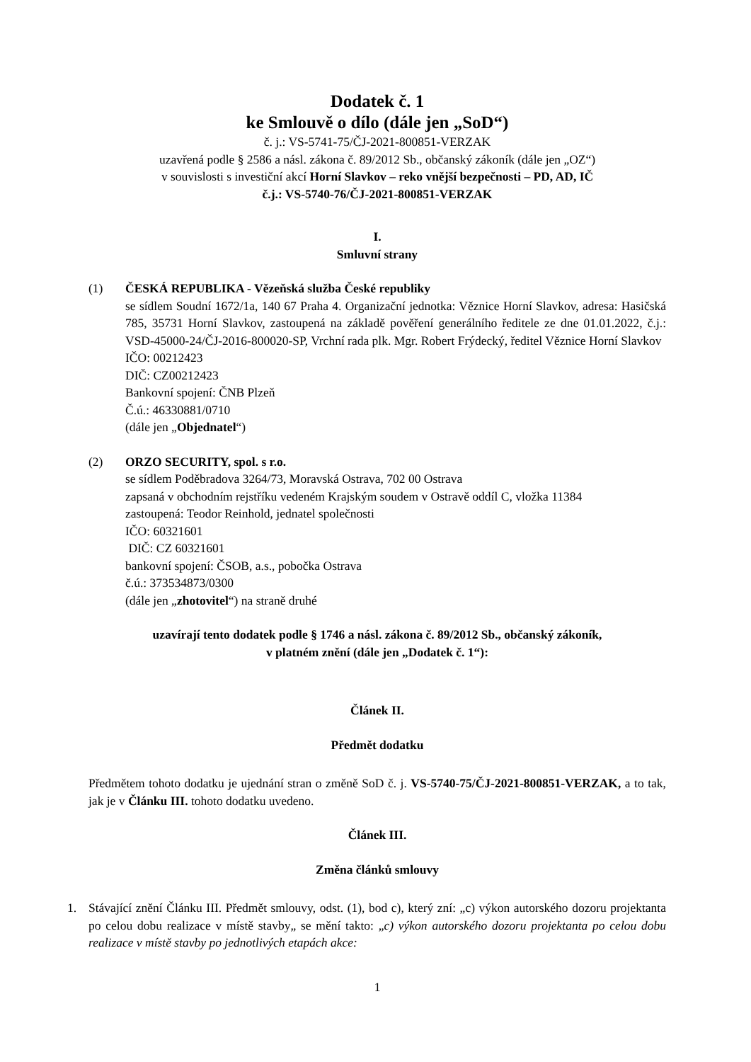Dodatek č. 1
ke Smlouvě o dílo (dále jen „SoD“)
č. j.: VS-5741-75/ČJ-2021-800851-VERZAK
uzavřená podle § 2586 a násl. zákona č. 89/2012 Sb., občanský zákoník (dále jen „OZ“)
v souvislosti s investiční akcí Horní Slavkov – reko vnější bezpečnosti – PD, AD, IČ
č.j.: VS-5740-76/ČJ-2021-800851-VERZAK
I.
Smluvní strany
(1) ČESKÁ REPUBLIKA - Vězeňská služba České republiky
se sídlem Soudní 1672/1a, 140 67 Praha 4. Organizační jednotka: Věznice Horní Slavkov, adresa: Hasičská 785, 35731 Horní Slavkov, zastoupená na základě pověření generálního ředitele ze dne 01.01.2022, č.j.: VSD-45000-24/ČJ-2016-800020-SP, Vrchní rada plk. Mgr. Robert Frýdecký, ředitel Věznice Horní Slavkov
IČO: 00212423
DIČ: CZ00212423
Bankovní spojení: ČNB Plzeň
Č.ú.: 46330881/0710
(dále jen „Objednatel“)
(2) ORZO SECURITY, spol. s r.o.
se sídlem Poděbradova 3264/73, Moravská Ostrava, 702 00 Ostrava
zapsaná v obchodním rejstříku vedeném Krajským soudem v Ostravě oddíl C, vložka 11384
zastoupená: Teodor Reinhold, jednatel společnosti
IČO: 60321601
DIČ: CZ 60321601
bankovní spojení: ČSOB, a.s., pobočka Ostrava
č.ú.: 373534873/0300
(dále jen „zhotovitel“) na straně druhé
uzavírají tento dodatek podle § 1746 a násl. zákona č. 89/2012 Sb., občanský zákoník,
v platném znění (dále jen „Dodatek č. 1“):
Článek II.
Předmět dodatku
Předmětem tohoto dodatku je ujednání stran o změně SoD č. j. VS-5740-75/ČJ-2021-800851-VERZAK, a to tak, jak je v Článku III. tohoto dodatku uvedeno.
Článek III.
Změna článků smlouvy
1. Stávající znění Článku III. Předmět smlouvy, odst. (1), bod c), který zní: „c) výkon autorského dozoru projektanta po celou dobu realizace v místě stavby„ se mění takto: „c) výkon autorského dozoru projektanta po celou dobu realizace v místě stavby po jednotlivých etapách akce:
1